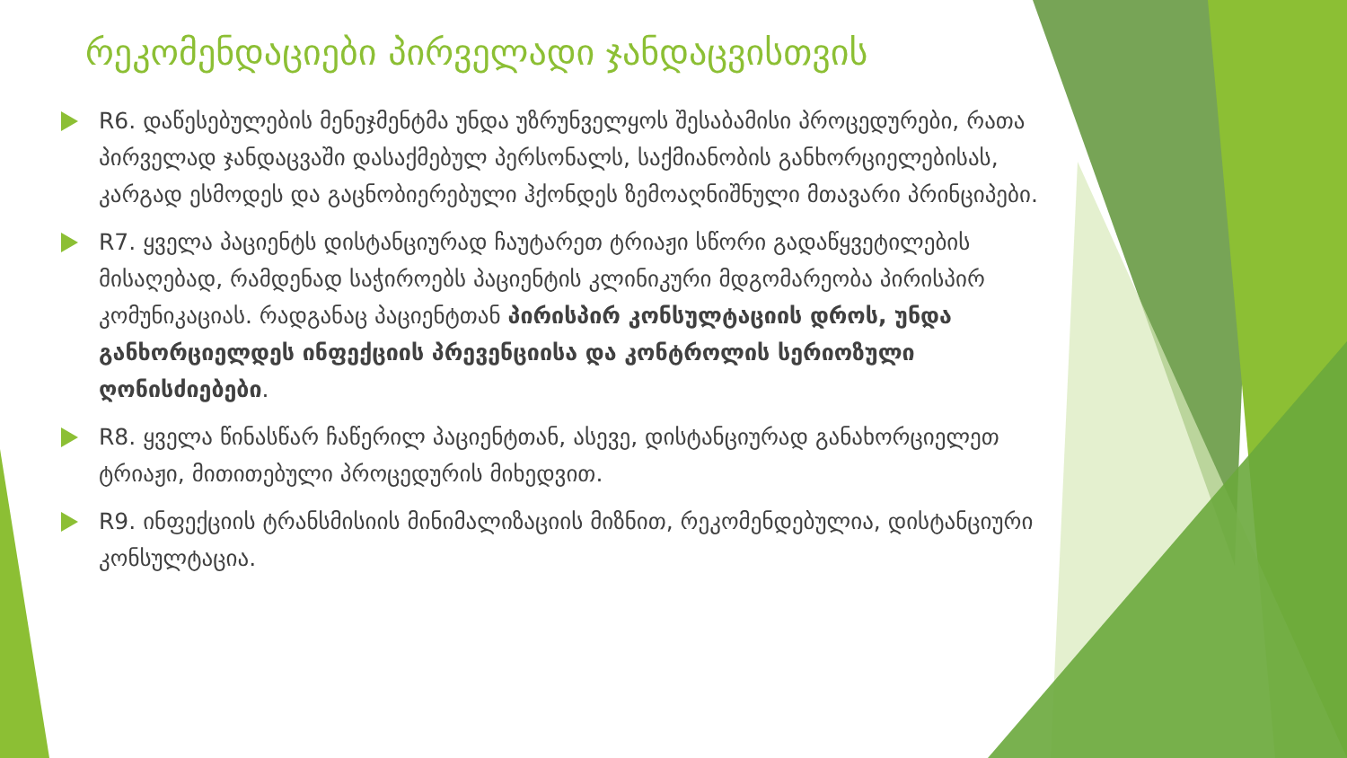რეკომენდაციები პირველადი ჯანდაცვისთვის
R6. დაწესებულების მენეჯმენტმა უნდა უზრუნველყოს შესაბამისი პროცედურები, რათა პირველად ჯანდაცვაში დასაქმებულ პერსონალს, საქმიანობის განხორციელებისას, კარგად ესმოდეს და გაცნობიერებული ჰქონდეს ზემოაღნიშნული მთავარი პრინციპები.
R7. ყველა პაციენტს დისტანციურად ჩაუტარეთ ტრიაჟი სწორი გადაწყვეტილების მისაღებად, რამდენად საჭიროებს პაციენტის კლინიკური მდგომარეობა პირისპირ კომუნიკაციას. რადგანაც პაციენტთან პირისპირ კონსულტაციის დროს, უნდა განხორციელდეს ინფექციის პრევენციისა და კონტროლის სერიოზული ღონისძიებები.
R8. ყველა წინასწარ ჩაწერილ პაციენტთან, ასევე, დისტანციურად განახორციელეთ ტრიაჟი, მითითებული პროცედურის მიხედვით.
R9. ინფექციის ტრანსმისიის მინიმალიზაციის მიზნით, რეკომენდებულია, დისტანციური კონსულტაცია.